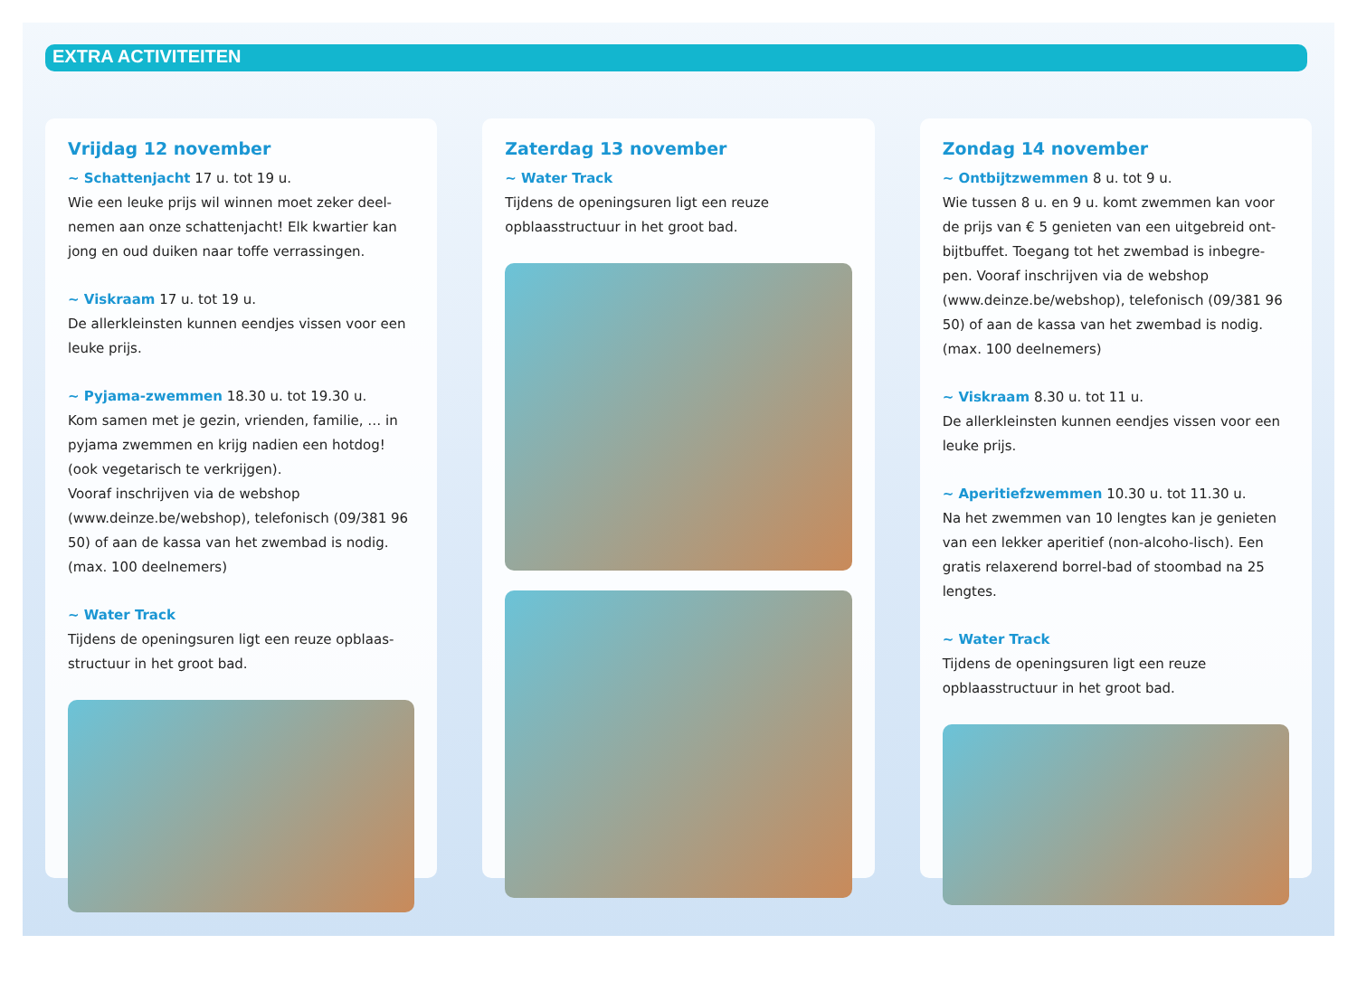EXTRA ACTIVITEITEN
Vrijdag 12 november
~ Schattenjacht 17 u. tot 19 u.
Wie een leuke prijs wil winnen moet zeker deel-nemen aan onze schattenjacht! Elk kwartier kan jong en oud duiken naar toffe verrassingen.
~ Viskraam 17 u. tot 19 u.
De allerkleinsten kunnen eendjes vissen voor een leuke prijs.
~ Pyjama-zwemmen 18.30 u. tot 19.30 u.
Kom samen met je gezin, vrienden, familie, … in pyjama zwemmen en krijg nadien een hotdog! (ook vegetarisch te verkrijgen).
Vooraf inschrijven via de webshop (www.deinze.be/webshop), telefonisch (09/381 96 50) of aan de kassa van het zwembad is nodig. (max. 100 deelnemers)
~ Water Track
Tijdens de openingsuren ligt een reuze opblaas-structuur in het groot bad.
Zaterdag 13 november
~ Water Track
Tijdens de openingsuren ligt een reuze opblaasstructuur in het groot bad.
Zondag 14 november
~ Ontbijtzwemmen 8 u. tot 9 u.
Wie tussen 8 u. en 9 u. komt zwemmen kan voor de prijs van € 5 genieten van een uitgebreid ont-bijtbuffet. Toegang tot het zwembad is inbegre-pen. Vooraf inschrijven via de webshop (www.deinze.be/webshop), telefonisch (09/381 96 50) of aan de kassa van het zwembad is nodig. (max. 100 deelnemers)
~ Viskraam 8.30 u. tot 11 u.
De allerkleinsten kunnen eendjes vissen voor een leuke prijs.
~ Aperitiefzwemmen 10.30 u. tot 11.30 u.
Na het zwemmen van 10 lengtes kan je genieten van een lekker aperitief (non-alcoho-lisch). Een gratis relaxerend borrel-bad of stoombad na 25 lengtes.
~ Water Track
Tijdens de openingsuren ligt een reuze opblaasstructuur in het groot bad.